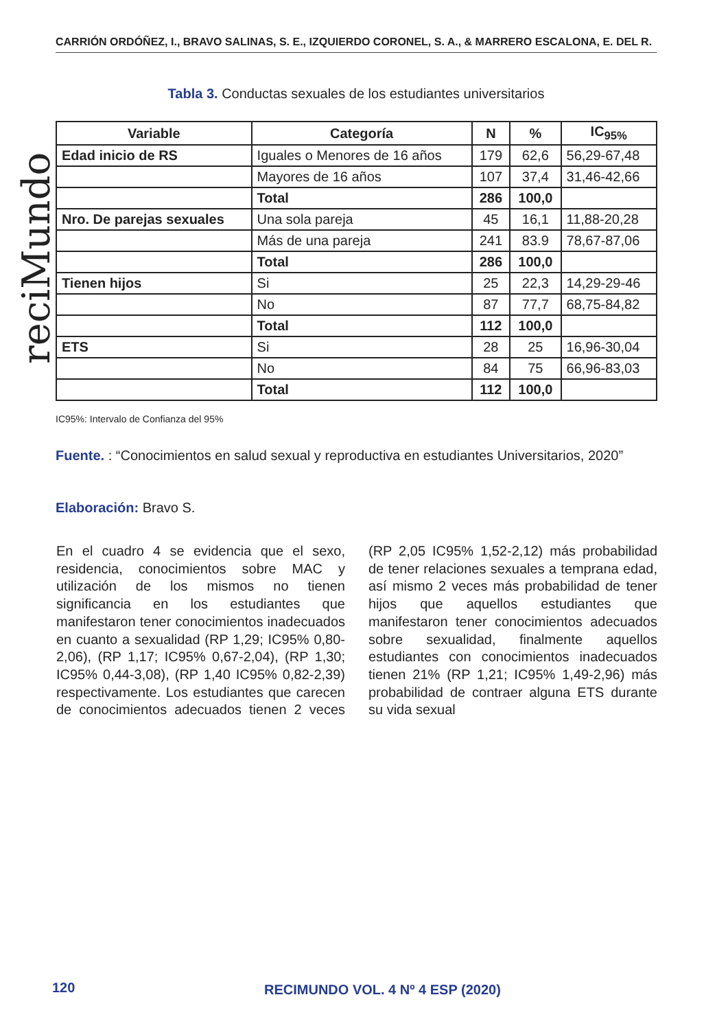CARRIÓN ORDÓÑEZ, I., BRAVO SALINAS, S. E., IZQUIERDO CORONEL, S. A., & MARRERO ESCALONA, E. DEL R.
reciMundo
Tabla 3. Conductas sexuales de los estudiantes universitarios
| Variable | Categoría | N | % | IC<sub>95%</sub> |
| --- | --- | --- | --- | --- |
| Edad inicio de RS | Iguales o Menores de 16 años | 179 | 62,6 | 56,29-67,48 |
| | Mayores de 16 años | 107 | 37,4 | 31,46-42,66 |
| | Total | 286 | 100,0 | |
| Nro. De parejas sexuales | Una sola pareja | 45 | 16,1 | 11,88-20,28 |
| | Más de una pareja | 241 | 83.9 | 78,67-87,06 |
| | Total | 286 | 100,0 | |
| Tienen hijos | Si | 25 | 22,3 | 14,29-29-46 |
| | No | 87 | 77,7 | 68,75-84,82 |
| | Total | 112 | 100,0 | |
| ETS | Si | 28 | 25 | 16,96-30,04 |
| | No | 84 | 75 | 66,96-83,03 |
| | Total | 112 | 100,0 | |
IC95%: Intervalo de Confianza del 95%
Fuente. : “Conocimientos en salud sexual y reproductiva en estudiantes Universitarios, 2020”
Elaboración: Bravo S.
En el cuadro 4 se evidencia que el sexo, residencia, conocimientos sobre MAC y utilización de los mismos no tienen significancia en los estudiantes que manifestaron tener conocimientos inadecuados en cuanto a sexualidad (RP 1,29; IC95% 0,80-2,06), (RP 1,17; IC95% 0,67-2,04), (RP 1,30; IC95% 0,44-3,08), (RP 1,40 IC95% 0,82-2,39) respectivamente. Los estudiantes que carecen de conocimientos adecuados tienen 2 veces (RP 2,05 IC95% 1,52-2,12) más probabilidad de tener relaciones sexuales a temprana edad, así mismo 2 veces más probabilidad de tener hijos que aquellos estudiantes que manifestaron tener conocimientos adecuados sobre sexualidad, finalmente aquellos estudiantes con conocimientos inadecuados tienen 21% (RP 1,21; IC95% 1,49-2,96) más probabilidad de contraer alguna ETS durante su vida sexual
120
RECIMUNDO VOL. 4 Nº 4 ESP (2020)